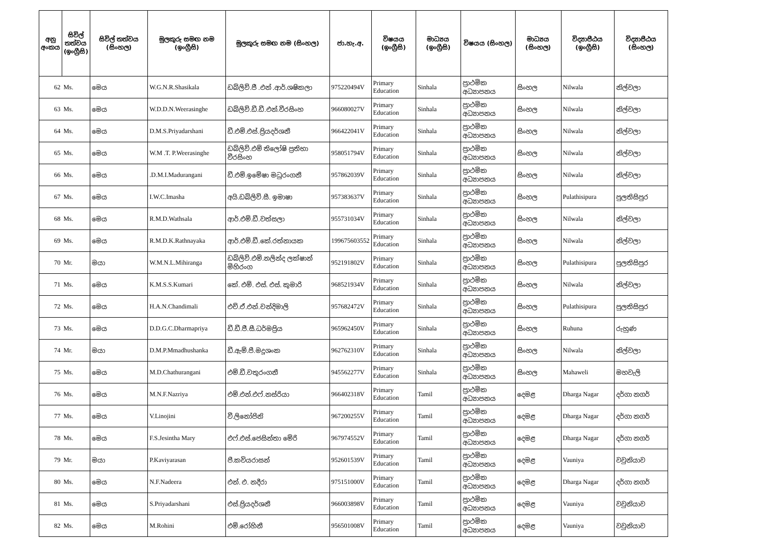| අනු අංකය | සිවිල් තත්වය (ඉංග්‍රීසි) | සිවිල් තත්වය (සිංහල) | මුලකුරු සමඟ නම (ඉංග්‍රීසි) | මුලකුරු සමඟ නම (සිංහල) | ජා.හැ.අ. | විෂයය (ඉංග්‍රීසි) | මාධ්‍යය (ඉංග්‍රීසි) | විෂයය (සිංහල) | මාධ්‍යය (සිංහල) | විද්‍යාපීඨය (ඉංග්‍රීසි) | විද්‍යාපීඨය (සිංහල) |
| --- | --- | --- | --- | --- | --- | --- | --- | --- | --- | --- | --- |
| 62 | Ms. | මෙය | W.G.N.R.Shasikala | ඩබ්ලිව්.ජී .එන් .ආර්.ශෂිකලා | 975220494V | Primary Education | Sinhala | ප්‍රාථමික අධ්‍යාපනය | සිංහල | Nilwala | නිල්වලා |
| 63 | Ms. | මෙය | W.D.D.N.Weerasinghe | ඩබ්ලිව්.ඩී.ඩී.එන්.වීරසිංහ | 966080027V | Primary Education | Sinhala | ප්‍රාථමික අධ්‍යාපනය | සිංහල | Nilwala | නිල්වලා |
| 64 | Ms. | මෙය | D.M.S.Priyadarshani | ඩී.එම්.එස්.ප්‍රියදර්ශනී | 966422041V | Primary Education | Sinhala | ප්‍රාථමික අධ්‍යාපනය | සිංහල | Nilwala | නිල්වලා |
| 65 | Ms. | මෙය | W.M .T. P.Weerasinghe | ඩබ්ලිව්.එම් තිලෝෂි ප්‍රතිභා වීරසිංහ | 958051794V | Primary Education | Sinhala | ප්‍රාථමික අධ්‍යාපනය | සිංහල | Nilwala | නිල්වලා |
| 66 | Ms. | මෙය | .D.M.I.Madurangani | ඩී.එම්.ඉමේෂා මධුරංගනී | 957862039V | Primary Education | Sinhala | ප්‍රාථමික අධ්‍යාපනය | සිංහල | Nilwala | නිල්වලා |
| 67 | Ms. | මෙය | I.W.C.Imasha | අයි.ඩබ්ලිව්.සී. ඉමාෂා | 957383637V | Primary Education | Sinhala | ප්‍රාථමික අධ්‍යාපනය | සිංහල | Pulathisipura | පුලතිසිපුර |
| 68 | Ms. | මෙය | R.M.D.Wathsala | ආර්.එම්.ඩී.වත්සලා | 955731034V | Primary Education | Sinhala | ප්‍රාථමික අධ්‍යාපනය | සිංහල | Nilwala | නිල්වලා |
| 69 | Ms. | මෙය | R.M.D.K.Rathnayaka | ආර්.එම්.ඩී.කේ.රත්නායක | 199675603552 | Primary Education | Sinhala | ප්‍රාථමික අධ්‍යාපනය | සිංහල | Nilwala | නිල්වලා |
| 70 | Mr. | මයා | W.M.N.L.Mihiranga | ඩබ්ලිව්.එම්.නලින්ද ලක්ෂාන් මිහිරංග | 952191802V | Primary Education | Sinhala | ප්‍රාථමික අධ්‍යාපනය | සිංහල | Pulathisipura | පුලතිසිපුර |
| 71 | Ms. | මෙය | K.M.S.S.Kumari | කේ. එම්. එස්. එස්. කුමාරි | 968521934V | Primary Education | Sinhala | ප්‍රාථමික අධ්‍යාපනය | සිංහල | Nilwala | නිල්වලා |
| 72 | Ms. | මෙය | H.A.N.Chandimali | එච්.ඒ.එන්.චන්දිමාලි | 957682472V | Primary Education | Sinhala | ප්‍රාථමික අධ්‍යාපනය | සිංහල | Pulathisipura | පුලතිසිපුර |
| 73 | Ms. | මෙය | D.D.G.C.Dharmapriya | ඩී.ඩී.ජී.සී.ධර්මප්‍රිය | 965962450V | Primary Education | Sinhala | ප්‍රාථමික අධ්‍යාපනය | සිංහල | Ruhuna | රුහුණ |
| 74 | Mr. | මයා | D.M.P.Mmadhushanka | ඩී.ඇම්.පී.මදූශංක | 962762310V | Primary Education | Sinhala | ප්‍රාථමික අධ්‍යාපනය | සිංහල | Nilwala | නිල්වලා |
| 75 | Ms. | මෙය | M.D.Chathurangani | එම්.ඩී.චතුරංගනී | 945562277V | Primary Education | Sinhala | ප්‍රාථමික අධ්‍යාපනය | සිංහල | Mahaweli | මහවැලි |
| 76 | Ms. | මෙය | M.N.F.Nazriya | එම්.එන්.එෆ්.නස්රියා | 966402318V | Primary Education | Tamil | ප්‍රාථමික අධ්‍යාපනය | දෙමළ | Dharga Nagar | දර්ගා නගර් |
| 77 | Ms. | මෙය | V.Linojini | වී.ලිනෝජිනි | 967200255V | Primary Education | Tamil | ප්‍රාථමික අධ්‍යාපනය | දෙමළ | Dharga Nagar | දර්ගා නගර් |
| 78 | Ms. | මෙය | F.S.Jesintha Mary | එෆ්.එස්.ජෙසින්තා මේරි | 967974552V | Primary Education | Tamil | ප්‍රාථමික අධ්‍යාපනය | දෙමළ | Dharga Nagar | දර්ගා නගර් |
| 79 | Mr. | මයා | P.Kaviyarasan | පී.කවියරාසන් | 952601539V | Primary Education | Tamil | ප්‍රාථමික අධ්‍යාපනය | දෙමළ | Vauniya | වවුනියාව |
| 80 | Ms. | මෙය | N.F.Nadeera | එන්. එ. නදීරා | 975151000V | Primary Education | Tamil | ප්‍රාථමික අධ්‍යාපනය | දෙමළ | Dharga Nagar | දර්ගා නගර් |
| 81 | Ms. | මෙය | S.Priyadarshani | එස්.ප්‍රියදර්ශනී | 966003898V | Primary Education | Tamil | ප්‍රාථමික අධ්‍යාපනය | දෙමළ | Vauniya | වවුනියාව |
| 82 | Ms. | මෙය | M.Rohini | එම්.රෝහිනී | 956501008V | Primary Education | Tamil | ප්‍රාථමික අධ්‍යාපනය | දෙමළ | Vauniya | වවුනියාව |